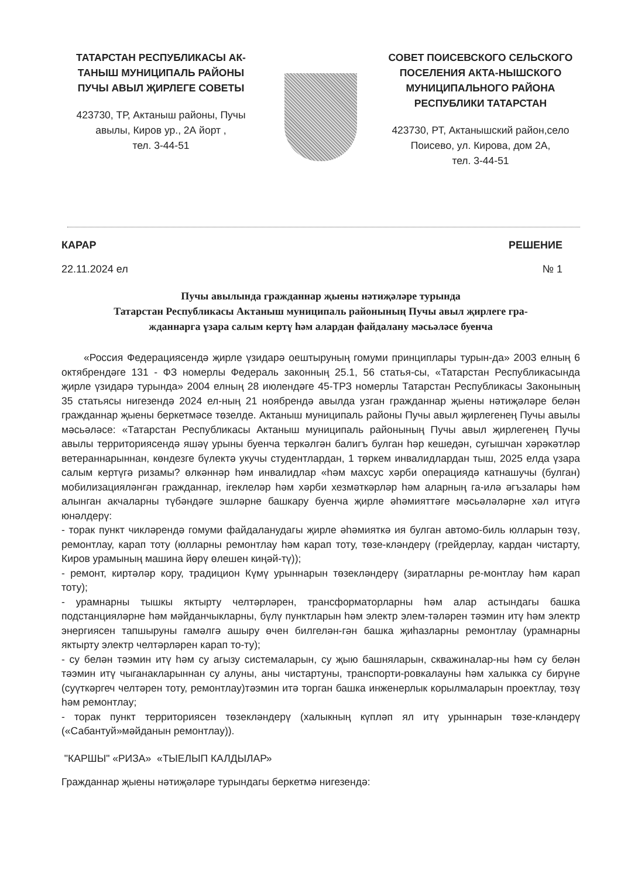ТАТАРСТАН РЕСПУБЛИКАСЫ АК-ТАНЫШ МУНИЦИПАЛЬ РАЙОНЫ ПУЧЫ АВЫЛ ҖИРЛЕГЕ СОВЕТЫ
423730, ТР, Актаныш районы, Пучы авылы, Киров ур., 2А йорт ,
тел. 3-44-51
СОВЕТ ПОИСЕВСКОГО СЕЛЬСКОГО ПОСЕЛЕНИЯ АКТА-НЫШСКОГО МУНИЦИПАЛЬНОГО РАЙОНА РЕСПУБЛИКИ ТАТАРСТАН
423730, РТ, Актанышский район,село Поисево, ул. Кирова, дом 2А,
тел. 3-44-51
КАРАР РЕШЕНИЕ
22.11.2024 ел № 1
Пучы авылында гражданнар җыены нәтиҗәләре турында
Татарстан Республикасы Актаныш муниципаль районының Пучы авыл җирлеге гра-
жданнарга үзара салым кертү һәм алардан файдалану мәсьәләсе буенча
«Россия Федерациясендә җирле үзидарә оештыруның гомуми принциплары турын-да» 2003 елның 6 октябрендәге 131 - ФЗ номерлы Федераль законның 25.1, 56 статья-сы, «Татарстан Республикасында җирле үзидарә турында» 2004 елның 28 июлендәге 45-ТРЗ номерлы Татарстан Республикасы Законының 35 статьясы нигезендә 2024 ел-ның 21 ноябрендә авылда узган гражданнар җыены нәтиҗәләре белән гражданнар җыены беркетмәсе төзелде. Актаныш муниципаль районы Пучы авыл җирлегенең Пучы авылы мәсьәләсе: «Татарстан Республикасы Актаныш муниципаль районының Пучы авыл җирлегенең Пучы авылы территориясендә яшәү урыны буенча теркәлгән балигъ булган һәр кешедән, сугышчан хәрәкәтләр ветераннарыннан, көндезге бүлектә укучы студентлардан, 1 төркем инвалидлардан тыш, 2025 елда үзара салым кертүгә ризамы? өлкәннәр һәм инвалидлар «һәм махсус хәрби операциядә катнашучы (булган) мобилизацияләнгән гражданнар, ireклеләр һәм хәрби хезмәткәрләр һәм аларның га-илә әгъзалары һәм алынган акчаларны түбәндәге эшләрне башкару буенча җирле әһәмияттәге мәсьәләләрне хәл итүгә юнәлдерү:
- торак пункт чикләрендә гомуми файдаланудагы җирле әһәмияткә ия булган автомо-биль юлларын төзү, ремонтлау, карап тоту (юлларны ремонтлау һәм карап тоту, төзе-кләндерү (грейдерлау, кардан чистарту, Киров урамының машина йөрү өлешен киңәй-тү));
- ремонт, киртәләр кору, традицион Күмү урыннарын төзекләндерү (зиратларны ре-монтлау һәм карап тоту);
- урамнарны тышкы яктырту челтәрләрен, трансформаторларны һәм алар астындагы башка подстанцияләрне һәм мәйданчыкларны, бүлү пунктларын һәм электр элем-тәләрен тәэмин итү һәм электр энергиясен тапшыруны гамәлгә ашыру өчен билгелән-гән башка җиһазларны ремонтлау (урамнарны яктырту электр челтәрләрен карап то-ту);
- су белән тәэмин итү һәм су агызу системаларын, су җыю башняларын, скважиналар-ны һәм су белән тәэмин итү чыганакларыннан су алуны, аны чистартуны, транспорти-ровкалауны һәм халыкка су бирүне (суүткәргеч челтәрен тоту, ремонтлау)тәэмин итә торган башка инженерлык корылмаларын проектлау, төзү һәм ремонтлау;
- торак пункт территориясен төзекләндерү (халыкның күпләп ял итү урыннарын төзе-кләндерү («Сабантуй»мәйданын ремонтлау)).
"КАРШЫ" «РИЗА» «ТЫЕЛЫП КАЛДЫЛАР»
Гражданнар җыены нәтиҗәләре турындагы беркетмә нигезендә: